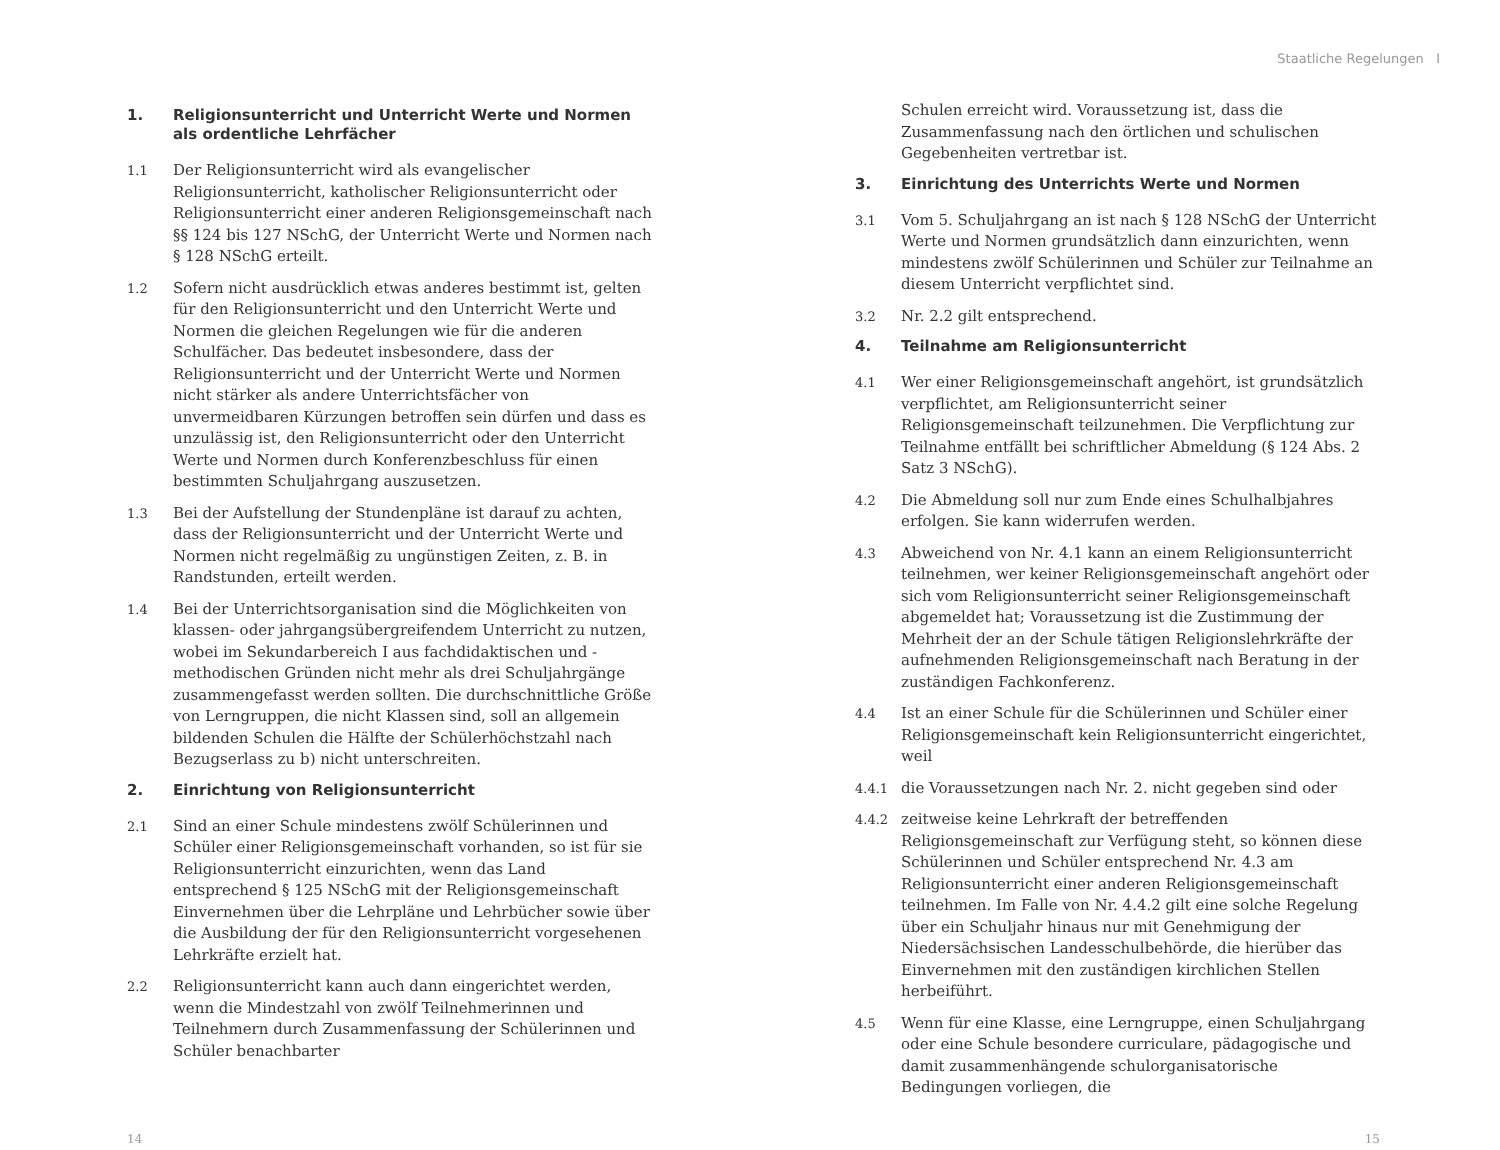Staatliche Regelungen I
1. Religionsunterricht und Unterricht Werte und Normen als ordentliche Lehrfächer
1.1 Der Religionsunterricht wird als evangelischer Religionsunterricht, katholischer Religionsunterricht oder Religionsunterricht einer anderen Religionsgemeinschaft nach §§ 124 bis 127 NSchG, der Unterricht Werte und Normen nach § 128 NSchG erteilt.
1.2 Sofern nicht ausdrücklich etwas anderes bestimmt ist, gelten für den Religionsunterricht und den Unterricht Werte und Normen die gleichen Regelungen wie für die anderen Schulfächer. Das bedeutet insbesondere, dass der Religionsunterricht und der Unterricht Werte und Normen nicht stärker als andere Unterrichtsfächer von unvermeidbaren Kürzungen betroffen sein dürfen und dass es unzulässig ist, den Religionsunterricht oder den Unterricht Werte und Normen durch Konferenzbeschluss für einen bestimmten Schuljahrgang auszusetzen.
1.3 Bei der Aufstellung der Stundenpläne ist darauf zu achten, dass der Religionsunterricht und der Unterricht Werte und Normen nicht regelmäßig zu ungünstigen Zeiten, z. B. in Randstunden, erteilt werden.
1.4 Bei der Unterrichtsorganisation sind die Möglichkeiten von klassen- oder jahrgangsübergreifendem Unterricht zu nutzen, wobei im Sekundarbereich I aus fachdidaktischen und -methodischen Gründen nicht mehr als drei Schuljahrgänge zusammengefasst werden sollten. Die durchschnittliche Größe von Lerngruppen, die nicht Klassen sind, soll an allgemein bildenden Schulen die Hälfte der Schülerhöchstzahl nach Bezugserlass zu b) nicht unterschreiten.
2. Einrichtung von Religionsunterricht
2.1 Sind an einer Schule mindestens zwölf Schülerinnen und Schüler einer Religionsgemeinschaft vorhanden, so ist für sie Religionsunterricht einzurichten, wenn das Land entsprechend § 125 NSchG mit der Religionsgemeinschaft Einvernehmen über die Lehrpläne und Lehrbücher sowie über die Ausbildung der für den Religionsunterricht vorgesehenen Lehrkräfte erzielt hat.
2.2 Religionsunterricht kann auch dann eingerichtet werden, wenn die Mindestzahl von zwölf Teilnehmerinnen und Teilnehmern durch Zusammenfassung der Schülerinnen und Schüler benachbarter
Schulen erreicht wird. Voraussetzung ist, dass die Zusammenfassung nach den örtlichen und schulischen Gegebenheiten vertretbar ist.
3. Einrichtung des Unterrichts Werte und Normen
3.1 Vom 5. Schuljahrgang an ist nach § 128 NSchG der Unterricht Werte und Normen grundsätzlich dann einzurichten, wenn mindestens zwölf Schülerinnen und Schüler zur Teilnahme an diesem Unterricht verpflichtet sind.
3.2 Nr. 2.2 gilt entsprechend.
4. Teilnahme am Religionsunterricht
4.1 Wer einer Religionsgemeinschaft angehört, ist grundsätzlich verpflichtet, am Religionsunterricht seiner Religionsgemeinschaft teilzunehmen. Die Verpflichtung zur Teilnahme entfällt bei schriftlicher Abmeldung (§ 124 Abs. 2 Satz 3 NSchG).
4.2 Die Abmeldung soll nur zum Ende eines Schulhalbjahres erfolgen. Sie kann widerrufen werden.
4.3 Abweichend von Nr. 4.1 kann an einem Religionsunterricht teilnehmen, wer keiner Religionsgemeinschaft angehört oder sich vom Religionsunterricht seiner Religionsgemeinschaft abgemeldet hat; Voraussetzung ist die Zustimmung der Mehrheit der an der Schule tätigen Religionslehrkräfte der aufnehmenden Religionsgemeinschaft nach Beratung in der zuständigen Fachkonferenz.
4.4 Ist an einer Schule für die Schülerinnen und Schüler einer Religionsgemeinschaft kein Religionsunterricht eingerichtet, weil
4.4.1 die Voraussetzungen nach Nr. 2. nicht gegeben sind oder
4.4.2 zeitweise keine Lehrkraft der betreffenden Religionsgemeinschaft zur Verfügung steht, so können diese Schülerinnen und Schüler entsprechend Nr. 4.3 am Religionsunterricht einer anderen Religionsgemeinschaft teilnehmen. Im Falle von Nr. 4.4.2 gilt eine solche Regelung über ein Schuljahr hinaus nur mit Genehmigung der Niedersächsischen Landesschulbehörde, die hierüber das Einvernehmen mit den zuständigen kirchlichen Stellen herbeiführt.
4.5 Wenn für eine Klasse, eine Lerngruppe, einen Schuljahrgang oder eine Schule besondere curriculare, pädagogische und damit zusammenhängende schulorganisatorische Bedingungen vorliegen, die
14 15